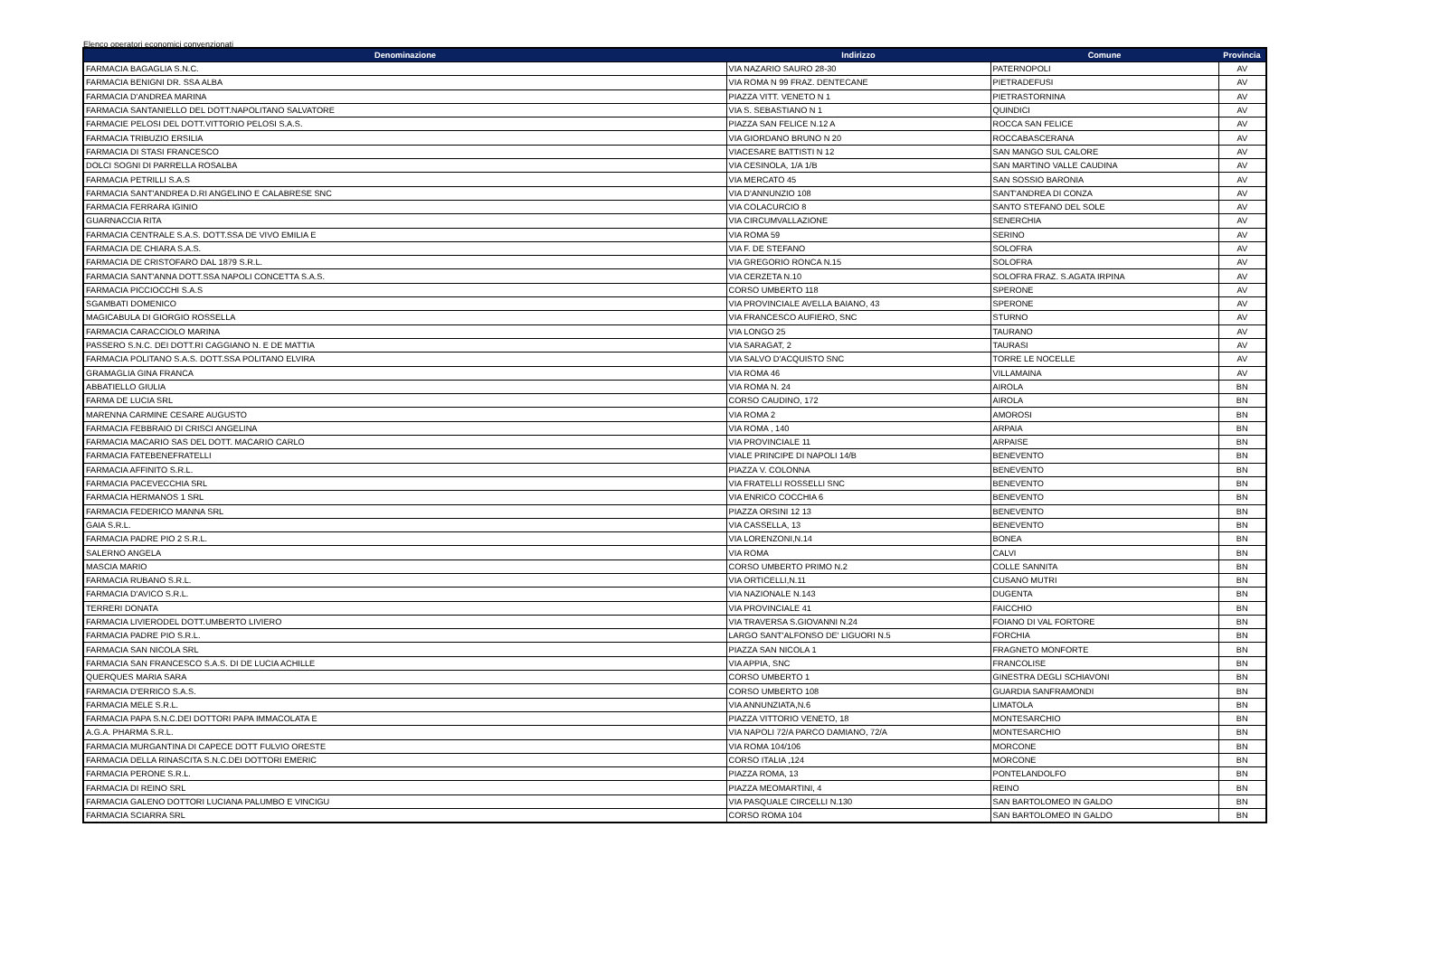Elenco operatori economici convenzionati
| Denominazione | Indirizzo | Comune | Provincia |
| --- | --- | --- | --- |
| FARMACIA BAGAGLIA S.N.C. | VIA NAZARIO SAURO 28-30 | PATERNOPOLI | AV |
| FARMACIA BENIGNI DR. SSA ALBA | VIA ROMA N 99 FRAZ. DENTECANE | PIETRADEFUSI | AV |
| FARMACIA D'ANDREA MARINA | PIAZZA VITT. VENETO N 1 | PIETRASTORNINA | AV |
| FARMACIA SANTANIELLO DEL DOTT.NAPOLITANO SALVATORE | VIA S. SEBASTIANO N 1 | QUINDICI | AV |
| FARMACIE PELOSI DEL DOTT.VITTORIO PELOSI S.A.S. | PIAZZA SAN FELICE N.12 A | ROCCA SAN FELICE | AV |
| FARMACIA TRIBUZIO ERSILIA | VIA GIORDANO BRUNO N 20 | ROCCABASCERANA | AV |
| FARMACIA DI STASI FRANCESCO | VIACESARE BATTISTI N 12 | SAN MANGO SUL CALORE | AV |
| DOLCI SOGNI DI PARRELLA ROSALBA | VIA CESINOLA, 1/A 1/B | SAN MARTINO VALLE CAUDINA | AV |
| FARMACIA PETRILLI S.A.S | VIA MERCATO 45 | SAN SOSSIO BARONIA | AV |
| FARMACIA SANT'ANDREA D.RI ANGELINO E CALABRESE SNC | VIA D'ANNUNZIO 108 | SANT'ANDREA DI CONZA | AV |
| FARMACIA FERRARA IGINIO | VIA COLACURCIO 8 | SANTO STEFANO DEL SOLE | AV |
| GUARNACCIA RITA | VIA CIRCUMVALLAZIONE | SENERCHIA | AV |
| FARMACIA CENTRALE S.A.S. DOTT.SSA DE VIVO EMILIA E | VIA ROMA 59 | SERINO | AV |
| FARMACIA DE CHIARA S.A.S. | VIA F. DE STEFANO | SOLOFRA | AV |
| FARMACIA DE CRISTOFARO DAL 1879 S.R.L. | VIA GREGORIO RONCA N.15 | SOLOFRA | AV |
| FARMACIA SANT'ANNA DOTT.SSA NAPOLI CONCETTA S.A.S. | VIA CERZETA N.10 | SOLOFRA FRAZ. S.AGATA IRPINA | AV |
| FARMACIA PICCIOCCHI S.A.S | CORSO UMBERTO 118 | SPERONE | AV |
| SGAMBATI DOMENICO | VIA PROVINCIALE AVELLA BAIANO, 43 | SPERONE | AV |
| MAGICABULA DI GIORGIO ROSSELLA | VIA FRANCESCO AUFIERO, SNC | STURNO | AV |
| FARMACIA CARACCIOLO MARINA | VIA LONGO 25 | TAURANO | AV |
| PASSERO S.N.C. DEI DOTT.RI CAGGIANO N. E DE MATTIA | VIA SARAGAT, 2 | TAURASI | AV |
| FARMACIA POLITANO S.A.S. DOTT.SSA POLITANO ELVIRA | VIA SALVO D'ACQUISTO SNC | TORRE LE NOCELLE | AV |
| GRAMAGLIA GINA FRANCA | VIA ROMA 46 | VILLAMAINA | AV |
| ABBATIELLO GIULIA | VIA ROMA N. 24 | AIROLA | BN |
| FARMA DE LUCIA SRL | CORSO CAUDINO, 172 | AIROLA | BN |
| MARENNA CARMINE CESARE AUGUSTO | VIA ROMA 2 | AMOROSI | BN |
| FARMACIA FEBBRAIO DI CRISCI ANGELINA | VIA ROMA , 140 | ARPAIA | BN |
| FARMACIA MACARIO SAS DEL DOTT. MACARIO CARLO | VIA PROVINCIALE 11 | ARPAISE | BN |
| FARMACIA FATEBENEFRATELLI | VIALE PRINCIPE DI NAPOLI 14/B | BENEVENTO | BN |
| FARMACIA AFFINITO S.R.L. | PIAZZA V. COLONNA | BENEVENTO | BN |
| FARMACIA PACEVECCHIA SRL | VIA FRATELLI ROSSELLI SNC | BENEVENTO | BN |
| FARMACIA HERMANOS 1 SRL | VIA ENRICO COCCHIA 6 | BENEVENTO | BN |
| FARMACIA FEDERICO MANNA SRL | PIAZZA ORSINI 12 13 | BENEVENTO | BN |
| GAIA S.R.L. | VIA CASSELLA, 13 | BENEVENTO | BN |
| FARMACIA PADRE PIO 2 S.R.L. | VIA LORENZONI,N.14 | BONEA | BN |
| SALERNO ANGELA | VIA ROMA | CALVI | BN |
| MASCIA MARIO | CORSO UMBERTO PRIMO N.2 | COLLE SANNITA | BN |
| FARMACIA RUBANO S.R.L. | VIA ORTICELLI,N.11 | CUSANO MUTRI | BN |
| FARMACIA D'AVICO S.R.L. | VIA NAZIONALE N.143 | DUGENTA | BN |
| TERRERI DONATA | VIA PROVINCIALE 41 | FAICCHIO | BN |
| FARMACIA LIVIERODEL DOTT.UMBERTO LIVIERO | VIA TRAVERSA S.GIOVANNI N.24 | FOIANO DI VAL FORTORE | BN |
| FARMACIA PADRE PIO S.R.L. | LARGO SANT'ALFONSO DE' LIGUORI N.5 | FORCHIA | BN |
| FARMACIA SAN NICOLA SRL | PIAZZA SAN NICOLA 1 | FRAGNETO MONFORTE | BN |
| FARMACIA SAN FRANCESCO S.A.S. DI DE LUCIA ACHILLE | VIA APPIA, SNC | FRANCOLISE | BN |
| QUERQUES MARIA SARA | CORSO UMBERTO 1 | GINESTRA DEGLI SCHIAVONI | BN |
| FARMACIA D'ERRICO S.A.S. | CORSO UMBERTO 108 | GUARDIA SANFRAMONDI | BN |
| FARMACIA MELE S.R.L. | VIA ANNUNZIATA,N.6 | LIMATOLA | BN |
| FARMACIA PAPA S.N.C.DEI DOTTORI PAPA IMMACOLATA E | PIAZZA VITTORIO VENETO, 18 | MONTESARCHIO | BN |
| A.G.A. PHARMA S.R.L. | VIA NAPOLI 72/A PARCO DAMIANO, 72/A | MONTESARCHIO | BN |
| FARMACIA MURGANTINA DI CAPECE DOTT FULVIO ORESTE | VIA ROMA 104/106 | MORCONE | BN |
| FARMACIA DELLA RINASCITA S.N.C.DEI DOTTORI EMERIC | CORSO ITALIA ,124 | MORCONE | BN |
| FARMACIA PERONE S.R.L. | PIAZZA ROMA, 13 | PONTELANDOLFO | BN |
| FARMACIA DI REINO SRL | PIAZZA MEOMARTINI, 4 | REINO | BN |
| FARMACIA GALENO DOTTORI LUCIANA PALUMBO E VINCIGU | VIA PASQUALE CIRCELLI N.130 | SAN BARTOLOMEO IN GALDO | BN |
| FARMACIA SCIARRA SRL | CORSO ROMA 104 | SAN BARTOLOMEO IN GALDO | BN |